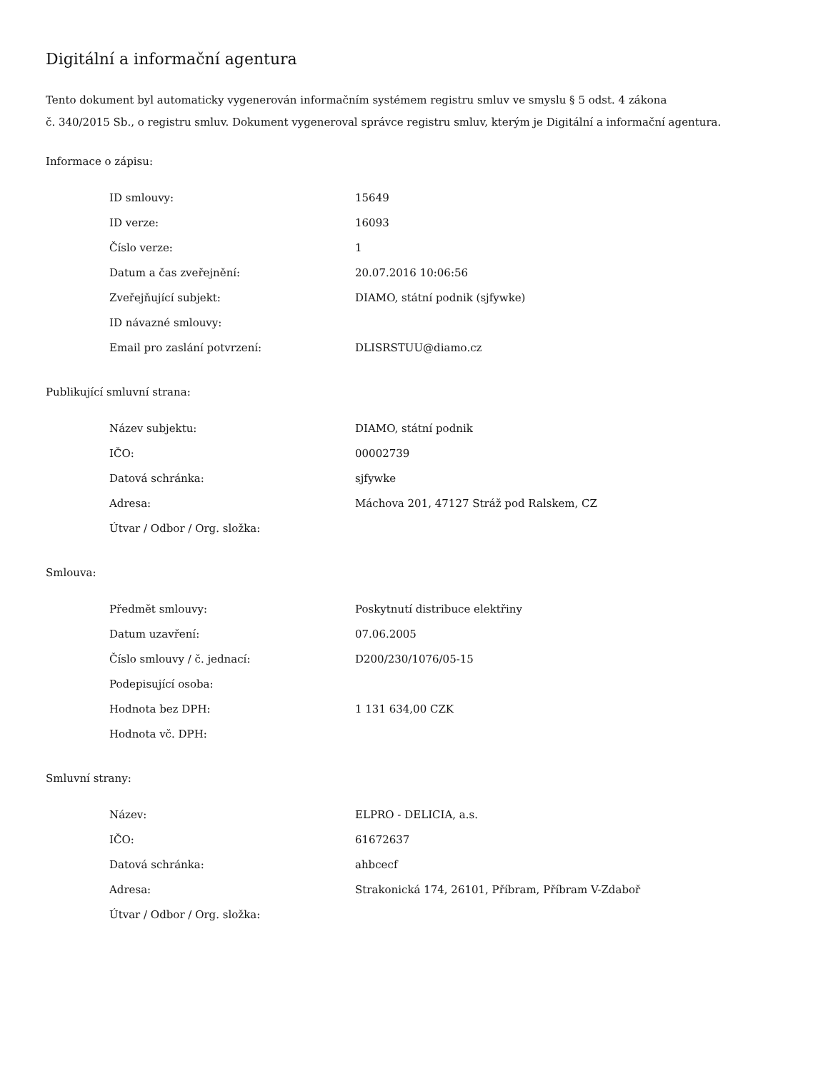Digitální a informační agentura
Tento dokument byl automaticky vygenerován informačním systémem registru smluv ve smyslu § 5 odst. 4 zákona
č. 340/2015 Sb., o registru smluv. Dokument vygeneroval správce registru smluv, kterým je Digitální a informační agentura.
Informace o zápisu:
| ID smlouvy: | 15649 |
| ID verze: | 16093 |
| Číslo verze: | 1 |
| Datum a čas zveřejnění: | 20.07.2016 10:06:56 |
| Zveřejňující subjekt: | DIAMO, státní podnik (sjfywke) |
| ID návazné smlouvy: | |
| Email pro zaslání potvrzení: | DLISRSTUU@diamo.cz |
Publikující smluvní strana:
| Název subjektu: | DIAMO, státní podnik |
| IČO: | 00002739 |
| Datová schránka: | sjfywke |
| Adresa: | Máchova 201, 47127 Stráž pod Ralskem, CZ |
| Útvar / Odbor / Org. složka: | |
Smlouva:
| Předmět smlouvy: | Poskytnutí distribuce elektřiny |
| Datum uzavření: | 07.06.2005 |
| Číslo smlouvy / č. jednací: | D200/230/1076/05-15 |
| Podepisující osoba: | |
| Hodnota bez DPH: | 1 131 634,00 CZK |
| Hodnota vč. DPH: | |
Smluvní strany:
| Název: | ELPRO - DELICIA, a.s. |
| IČO: | 61672637 |
| Datová schránka: | ahbcecf |
| Adresa: | Strakonická 174, 26101, Příbram, Příbram V-Zdaboř |
| Útvar / Odbor / Org. složka: | |